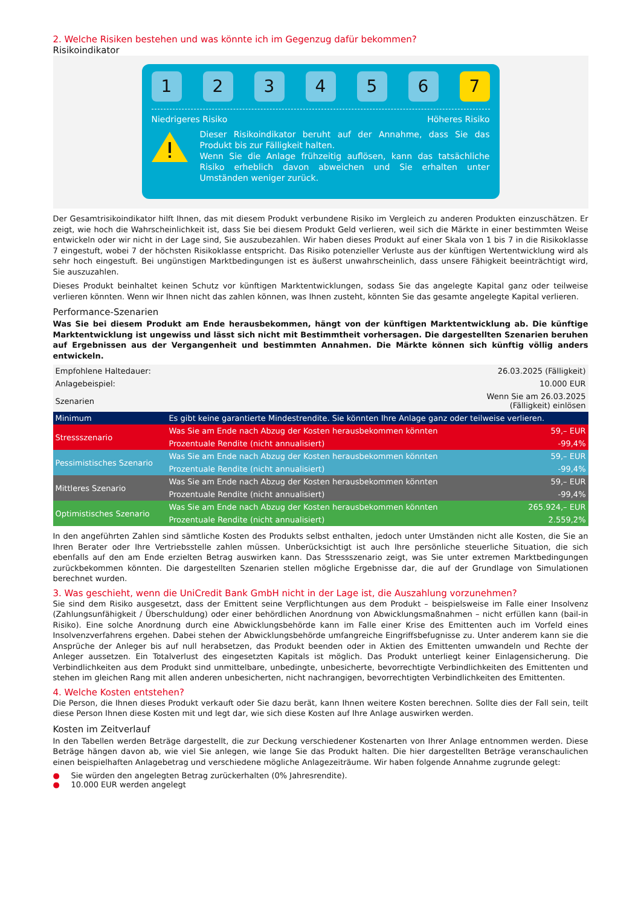2. Welche Risiken bestehen und was könnte ich im Gegenzug dafür bekommen?
Risikoindikator
1 2 3 4 5 6 7
Niedrigeres Risiko Höheres Risiko
Dieser Risikoindikator beruht auf der Annahme, dass Sie das Produkt bis zur Fälligkeit halten.
Wenn Sie die Anlage frühzeitig auflösen, kann das tatsächliche Risiko erheblich davon abweichen und Sie erhalten unter Umständen weniger zurück.
Der Gesamtrisikoindikator hilft Ihnen, das mit diesem Produkt verbundene Risiko im Vergleich zu anderen Produkten einzuschätzen. Er zeigt, wie hoch die Wahrscheinlichkeit ist, dass Sie bei diesem Produkt Geld verlieren, weil sich die Märkte in einer bestimmten Weise entwickeln oder wir nicht in der Lage sind, Sie auszubezahlen. Wir haben dieses Produkt auf einer Skala von 1 bis 7 in die Risikoklasse 7 eingestuft, wobei 7 der höchsten Risikoklasse entspricht. Das Risiko potenzieller Verluste aus der künftigen Wertentwicklung wird als sehr hoch eingestuft. Bei ungünstigen Marktbedingungen ist es äußerst unwahrscheinlich, dass unsere Fähigkeit beeinträchtigt wird, Sie auszuzahlen.
Dieses Produkt beinhaltet keinen Schutz vor künftigen Marktentwicklungen, sodass Sie das angelegte Kapital ganz oder teilweise verlieren könnten. Wenn wir Ihnen nicht das zahlen können, was Ihnen zusteht, könnten Sie das gesamte angelegte Kapital verlieren.
Performance-Szenarien
Was Sie bei diesem Produkt am Ende herausbekommen, hängt von der künftigen Marktentwicklung ab. Die künftige Marktentwicklung ist ungewiss und lässt sich nicht mit Bestimmtheit vorhersagen. Die dargestellten Szenarien beruhen auf Ergebnissen aus der Vergangenheit und bestimmten Annahmen. Die Märkte können sich künftig völlig anders entwickeln.
| Empfohlene Haltedauer: | | 26.03.2025 (Fälligkeit) |
| Anlagebeispiel: | | 10.000 EUR |
| Szenarien | | Wenn Sie am 26.03.2025 (Fälligkeit) einlösen |
| Minimum | Es gibt keine garantierte Mindestrendite. Sie könnten Ihre Anlage ganz oder teilweise verlieren. | |
| Stressszenario | Was Sie am Ende nach Abzug der Kosten herausbekommen könnten | 59,– EUR |
| | Prozentuale Rendite (nicht annualisiert) | -99,4% |
| Pessimistisches Szenario | Was Sie am Ende nach Abzug der Kosten herausbekommen könnten | 59,– EUR |
| | Prozentuale Rendite (nicht annualisiert) | -99,4% |
| Mittleres Szenario | Was Sie am Ende nach Abzug der Kosten herausbekommen könnten | 59,– EUR |
| | Prozentuale Rendite (nicht annualisiert) | -99,4% |
| Optimistisches Szenario | Was Sie am Ende nach Abzug der Kosten herausbekommen könnten | 265.924,– EUR |
| | Prozentuale Rendite (nicht annualisiert) | 2.559,2% |
In den angeführten Zahlen sind sämtliche Kosten des Produkts selbst enthalten, jedoch unter Umständen nicht alle Kosten, die Sie an Ihren Berater oder Ihre Vertriebsstelle zahlen müssen. Unberücksichtigt ist auch Ihre persönliche steuerliche Situation, die sich ebenfalls auf den am Ende erzielten Betrag auswirken kann. Das Stressszenario zeigt, was Sie unter extremen Marktbedingungen zurückbekommen könnten. Die dargestellten Szenarien stellen mögliche Ergebnisse dar, die auf der Grundlage von Simulationen berechnet wurden.
3. Was geschieht, wenn die UniCredit Bank GmbH nicht in der Lage ist, die Auszahlung vorzunehmen?
Sie sind dem Risiko ausgesetzt, dass der Emittent seine Verpflichtungen aus dem Produkt – beispielsweise im Falle einer Insolvenz (Zahlungsunfähigkeit / Überschuldung) oder einer behördlichen Anordnung von Abwicklungsmaßnahmen – nicht erfüllen kann (bail-in Risiko). Eine solche Anordnung durch eine Abwicklungsbehörde kann im Falle einer Krise des Emittenten auch im Vorfeld eines Insolvenzverfahrens ergehen. Dabei stehen der Abwicklungsbehörde umfangreiche Eingriffsbefugnisse zu. Unter anderem kann sie die Ansprüche der Anleger bis auf null herabsetzen, das Produkt beenden oder in Aktien des Emittenten umwandeln und Rechte der Anleger aussetzen. Ein Totalverlust des eingesetzten Kapitals ist möglich. Das Produkt unterliegt keiner Einlagensicherung. Die Verbindlichkeiten aus dem Produkt sind unmittelbare, unbedingte, unbesicherte, bevorrechtigte Verbindlichkeiten des Emittenten und stehen im gleichen Rang mit allen anderen unbesicherten, nicht nachrangigen, bevorrechtigten Verbindlichkeiten des Emittenten.
4. Welche Kosten entstehen?
Die Person, die Ihnen dieses Produkt verkauft oder Sie dazu berät, kann Ihnen weitere Kosten berechnen. Sollte dies der Fall sein, teilt diese Person Ihnen diese Kosten mit und legt dar, wie sich diese Kosten auf Ihre Anlage auswirken werden.
Kosten im Zeitverlauf
In den Tabellen werden Beträge dargestellt, die zur Deckung verschiedener Kostenarten von Ihrer Anlage entnommen werden. Diese Beträge hängen davon ab, wie viel Sie anlegen, wie lange Sie das Produkt halten. Die hier dargestellten Beträge veranschaulichen einen beispielhaften Anlagebetrag und verschiedene mögliche Anlagezeiträume. Wir haben folgende Annahme zugrunde gelegt:
● Sie würden den angelegten Betrag zurückerhalten (0% Jahresrendite).
● 10.000 EUR werden angelegt